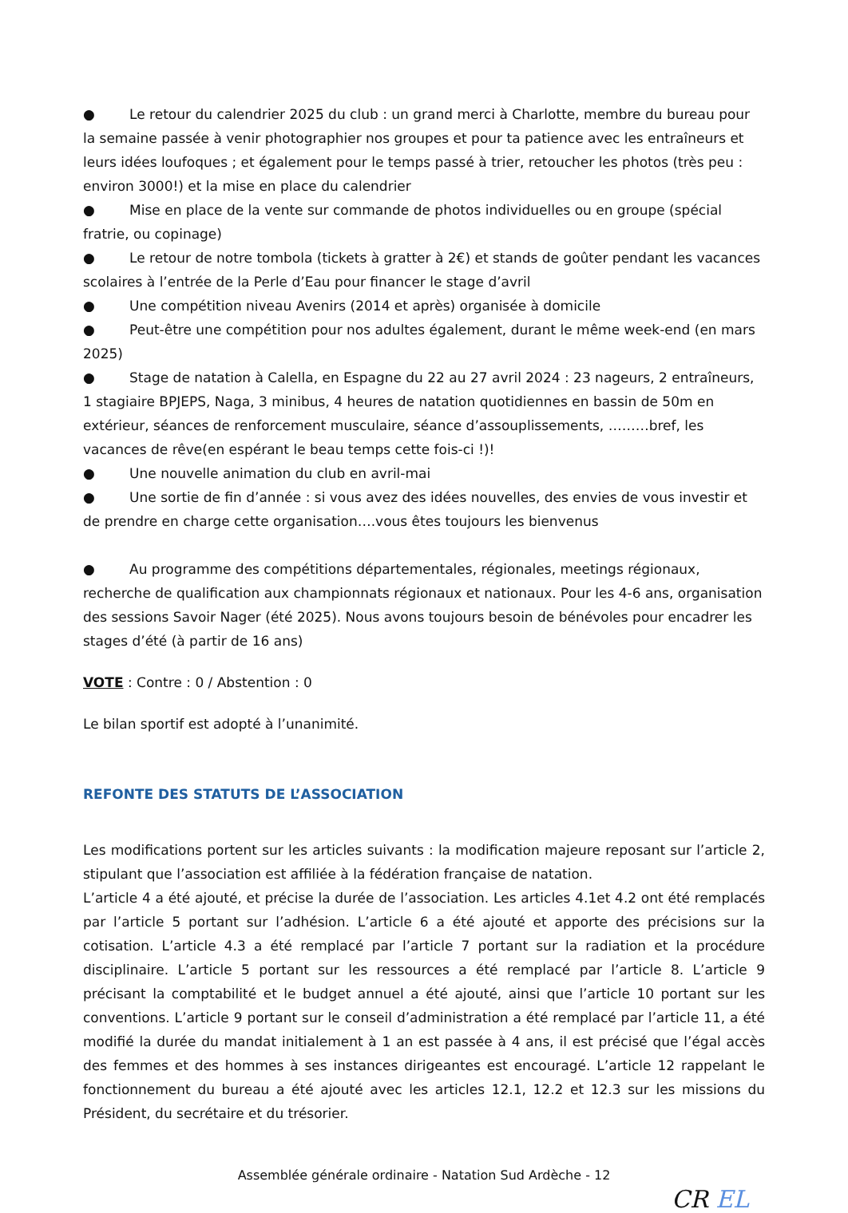● Le retour du calendrier 2025 du club : un grand merci à Charlotte, membre du bureau pour la semaine passée à venir photographier nos groupes et pour ta patience avec les entraîneurs et leurs idées loufoques ; et également pour le temps passé à trier, retoucher les photos (très peu : environ 3000!) et la mise en place du calendrier
● Mise en place de la vente sur commande de photos individuelles ou en groupe (spécial fratrie, ou copinage)
● Le retour de notre tombola (tickets à gratter à 2€) et stands de goûter pendant les vacances scolaires à l’entrée de la Perle d’Eau pour financer le stage d’avril
● Une compétition niveau Avenirs (2014 et après) organisée à domicile
● Peut-être une compétition pour nos adultes également, durant le même week-end (en mars 2025)
● Stage de natation à Calella, en Espagne du 22 au 27 avril 2024 : 23 nageurs, 2 entraîneurs, 1 stagiaire BPJEPS, Naga, 3 minibus, 4 heures de natation quotidiennes en bassin de 50m en extérieur, séances de renforcement musculaire, séance d’assouplissements, ………bref, les vacances de rêve(en espérant le beau temps cette fois-ci !)!
● Une nouvelle animation du club en avril-mai
● Une sortie de fin d’année : si vous avez des idées nouvelles, des envies de vous investir et de prendre en charge cette organisation….vous êtes toujours les bienvenus
● Au programme des compétitions départementales, régionales, meetings régionaux, recherche de qualification aux championnats régionaux et nationaux. Pour les 4-6 ans, organisation des sessions Savoir Nager (été 2025). Nous avons toujours besoin de bénévoles pour encadrer les stages d’été (à partir de 16 ans)
VOTE : Contre : 0 / Abstention : 0
Le bilan sportif est adopté à l’unanimité.
REFONTE DES STATUTS DE L’ASSOCIATION
Les modifications portent sur les articles suivants : la modification majeure reposant sur l’article 2, stipulant que l’association est affiliée à la fédération française de natation.
L’article 4 a été ajouté, et précise la durée de l’association. Les articles 4.1et 4.2 ont été remplacés par l’article 5 portant sur l’adhésion. L’article 6 a été ajouté et apporte des précisions sur la cotisation. L’article 4.3 a été remplacé par l’article 7 portant sur la radiation et la procédure disciplinaire. L’article 5 portant sur les ressources a été remplacé par l’article 8. L’article 9 précisant la comptabilité et le budget annuel a été ajouté, ainsi que l’article 10 portant sur les conventions. L’article 9 portant sur le conseil d’administration a été remplacé par l’article 11, a été modifié la durée du mandat initialement à 1 an est passée à 4 ans, il est précisé que l’égal accès des femmes et des hommes à ses instances dirigeantes est encouragé. L’article 12 rappelant le fonctionnement du bureau a été ajouté avec les articles 12.1, 12.2 et 12.3 sur les missions du Président, du secrétaire et du trésorier.
Assemblée générale ordinaire - Natation Sud Ardèche - 12
CR EL